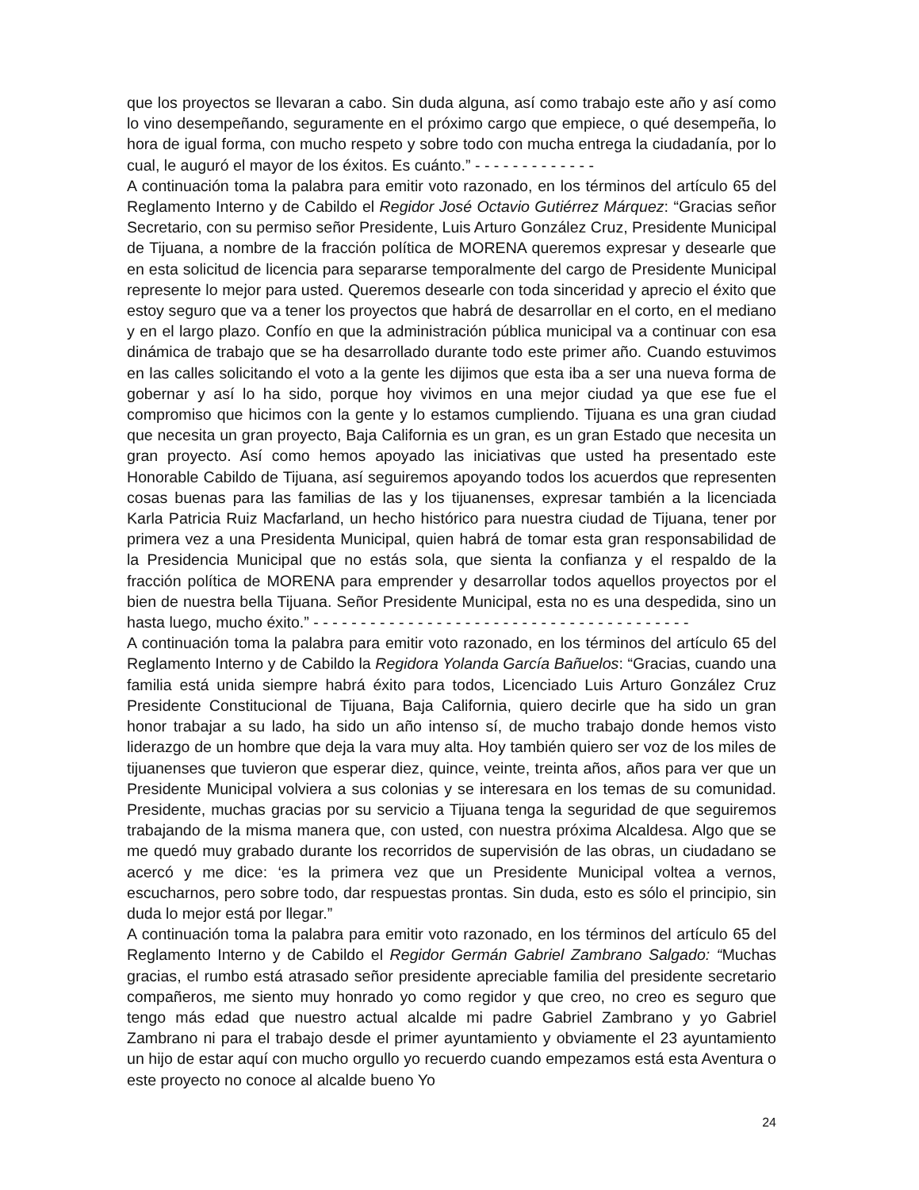que los proyectos se llevaran a cabo. Sin duda alguna, así como trabajo este año y así como lo vino desempeñando, seguramente en el próximo cargo que empiece, o qué desempeña, lo hora de igual forma, con mucho respeto y sobre todo con mucha entrega la ciudadanía, por lo cual, le auguró el mayor de los éxitos. Es cuánto.” - - - - - - - - - - - - -
A continuación toma la palabra para emitir voto razonado, en los términos del artículo 65 del Reglamento Interno y de Cabildo el Regidor José Octavio Gutiérrez Márquez: “Gracias señor Secretario, con su permiso señor Presidente, Luis Arturo González Cruz, Presidente Municipal de Tijuana, a nombre de la fracción política de MORENA queremos expresar y desearle que en esta solicitud de licencia para separarse temporalmente del cargo de Presidente Municipal represente lo mejor para usted. Queremos desearle con toda sinceridad y aprecio el éxito que estoy seguro que va a tener los proyectos que habrá de desarrollar en el corto, en el mediano y en el largo plazo. Confío en que la administración pública municipal va a continuar con esa dinámica de trabajo que se ha desarrollado durante todo este primer año. Cuando estuvimos en las calles solicitando el voto a la gente les dijimos que esta iba a ser una nueva forma de gobernar y así lo ha sido, porque hoy vivimos en una mejor ciudad ya que ese fue el compromiso que hicimos con la gente y lo estamos cumpliendo. Tijuana es una gran ciudad que necesita un gran proyecto, Baja California es un gran, es un gran Estado que necesita un gran proyecto. Así como hemos apoyado las iniciativas que usted ha presentado este Honorable Cabildo de Tijuana, así seguiremos apoyando todos los acuerdos que representen cosas buenas para las familias de las y los tijuanenses, expresar también a la licenciada Karla Patricia Ruiz Macfarland, un hecho histórico para nuestra ciudad de Tijuana, tener por primera vez a una Presidenta Municipal, quien habrá de tomar esta gran responsabilidad de la Presidencia Municipal que no estás sola, que sienta la confianza y el respaldo de la fracción política de MORENA para emprender y desarrollar todos aquellos proyectos por el bien de nuestra bella Tijuana. Señor Presidente Municipal, esta no es una despedida, sino un hasta luego, mucho éxito.” - - - - - - - - - - - - - - - - - - - - - - - - - - - - - - - - - - - - - - - -
A continuación toma la palabra para emitir voto razonado, en los términos del artículo 65 del Reglamento Interno y de Cabildo la Regidora Yolanda García Bañuelos: “Gracias, cuando una familia está unida siempre habrá éxito para todos, Licenciado Luis Arturo González Cruz Presidente Constitucional de Tijuana, Baja California, quiero decirle que ha sido un gran honor trabajar a su lado, ha sido un año intenso sí, de mucho trabajo donde hemos visto liderazgo de un hombre que deja la vara muy alta. Hoy también quiero ser voz de los miles de tijuanenses que tuvieron que esperar diez, quince, veinte, treinta años, años para ver que un Presidente Municipal volviera a sus colonias y se interesara en los temas de su comunidad. Presidente, muchas gracias por su servicio a Tijuana tenga la seguridad de que seguiremos trabajando de la misma manera que, con usted, con nuestra próxima Alcaldesa. Algo que se me quedó muy grabado durante los recorridos de supervisión de las obras, un ciudadano se acercó y me dice: ‘es la primera vez que un Presidente Municipal voltea a vernos, escucharnos, pero sobre todo, dar respuestas prontas. Sin duda, esto es sólo el principio, sin duda lo mejor está por llegar.”
A continuación toma la palabra para emitir voto razonado, en los términos del artículo 65 del Reglamento Interno y de Cabildo el Regidor Germán Gabriel Zambrano Salgado: “Muchas gracias, el rumbo está atrasado señor presidente apreciable familia del presidente secretario compañeros, me siento muy honrado yo como regidor y que creo, no creo es seguro que tengo más edad que nuestro actual alcalde mi padre Gabriel Zambrano y yo Gabriel Zambrano ni para el trabajo desde el primer ayuntamiento y obviamente el 23 ayuntamiento un hijo de estar aquí con mucho orgullo yo recuerdo cuando empezamos está esta Aventura o este proyecto no conoce al alcalde bueno Yo
24